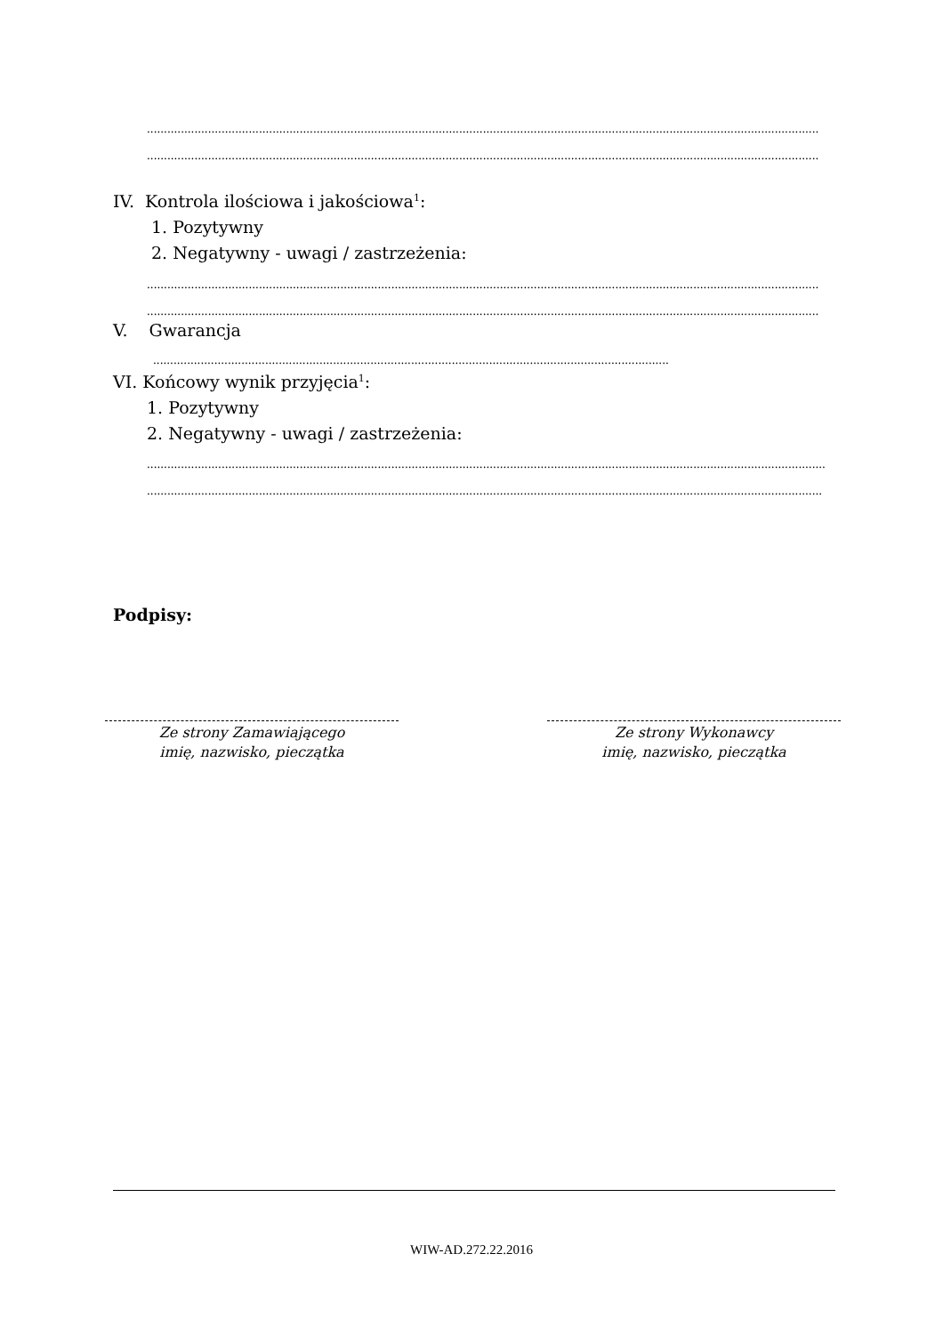........................................................................................................................................................................................................
........................................................................................................................................................................................................
IV. Kontrola ilościowa i jakościowa<sup>1</sup>:
1. Pozytywny
2. Negatywny - uwagi / zastrzeżenia:
........................................................................................................................................................................................................
........................................................................................................................................................................................................
V. Gwarancja
........................................................................................................................................................
VI. Końcowy wynik przyjęcia<sup>1</sup>:
1. Pozytywny
2. Negatywny - uwagi / zastrzeżenia:
........................................................................................................................................................................................................
........................................................................................................................................................................................................
Podpisy:
Ze strony Zamawiającego
imię, nazwisko, pieczątka
Ze strony Wykonawcy
imię, nazwisko, pieczątka
WIW-AD.272.22.2016